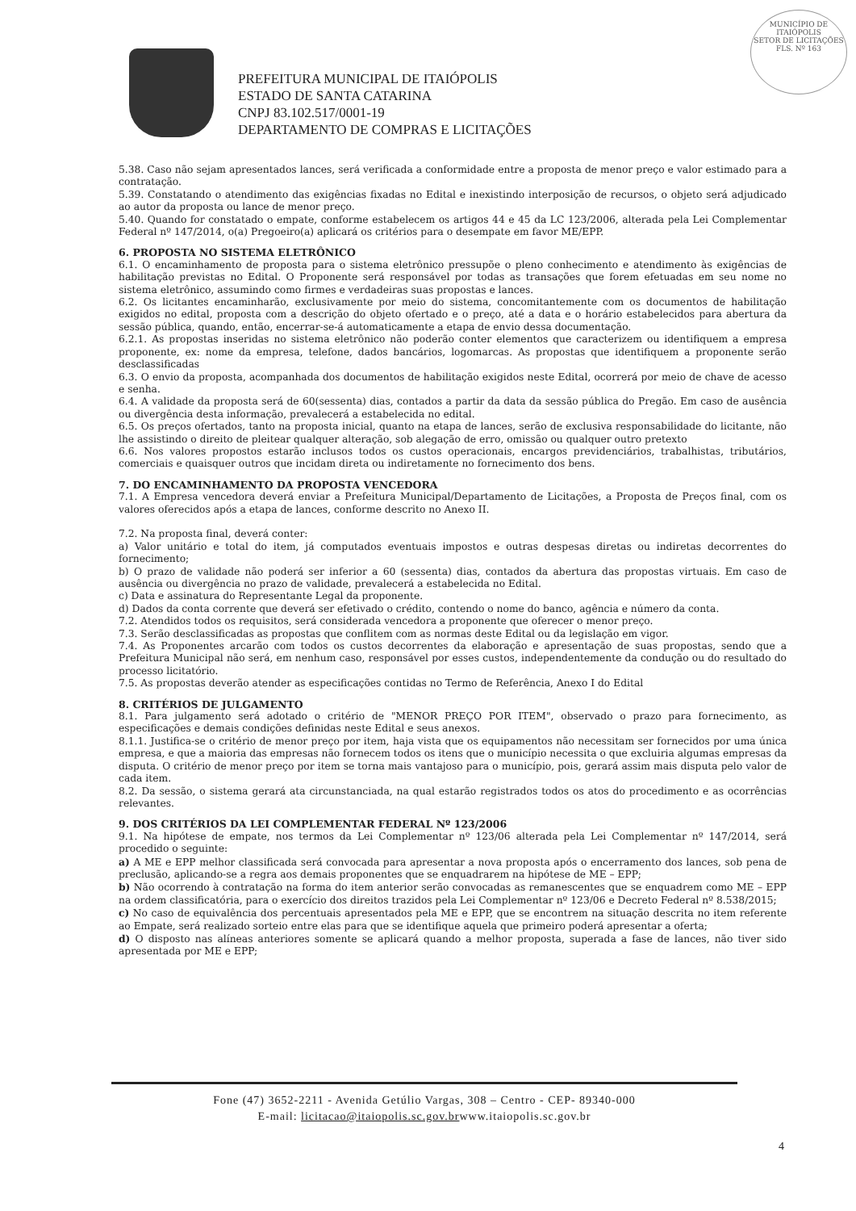MUNICÍPIO DE
ITAIÓPOLIS
SETOR DE LICITAÇÕES
FLS. Nº 163
PREFEITURA MUNICIPAL DE ITAIÓPOLIS
ESTADO DE SANTA CATARINA
CNPJ 83.102.517/0001-19
DEPARTAMENTO DE COMPRAS E LICITAÇÕES
5.38. Caso não sejam apresentados lances, será verificada a conformidade entre a proposta de menor preço e valor estimado para a contratação.
5.39. Constatando o atendimento das exigências fixadas no Edital e inexistindo interposição de recursos, o objeto será adjudicado ao autor da proposta ou lance de menor preço.
5.40. Quando for constatado o empate, conforme estabelecem os artigos 44 e 45 da LC 123/2006, alterada pela Lei Complementar Federal nº 147/2014, o(a) Pregoeiro(a) aplicará os critérios para o desempate em favor ME/EPP.
6. PROPOSTA NO SISTEMA ELETRÔNICO
6.1. O encaminhamento de proposta para o sistema eletrônico pressupõe o pleno conhecimento e atendimento às exigências de habilitação previstas no Edital. O Proponente será responsável por todas as transações que forem efetuadas em seu nome no sistema eletrônico, assumindo como firmes e verdadeiras suas propostas e lances.
6.2. Os licitantes encaminharão, exclusivamente por meio do sistema, concomitantemente com os documentos de habilitação exigidos no edital, proposta com a descrição do objeto ofertado e o preço, até a data e o horário estabelecidos para abertura da sessão pública, quando, então, encerrar-se-á automaticamente a etapa de envio dessa documentação.
6.2.1. As propostas inseridas no sistema eletrônico não poderão conter elementos que caracterizem ou identifiquem a empresa proponente, ex: nome da empresa, telefone, dados bancários, logomarcas. As propostas que identifiquem a proponente serão desclassificadas
6.3. O envio da proposta, acompanhada dos documentos de habilitação exigidos neste Edital, ocorrerá por meio de chave de acesso e senha.
6.4. A validade da proposta será de 60(sessenta) dias, contados a partir da data da sessão pública do Pregão. Em caso de ausência ou divergência desta informação, prevalecerá a estabelecida no edital.
6.5. Os preços ofertados, tanto na proposta inicial, quanto na etapa de lances, serão de exclusiva responsabilidade do licitante, não lhe assistindo o direito de pleitear qualquer alteração, sob alegação de erro, omissão ou qualquer outro pretexto
6.6. Nos valores propostos estarão inclusos todos os custos operacionais, encargos previdenciários, trabalhistas, tributários, comerciais e quaisquer outros que incidam direta ou indiretamente no fornecimento dos bens.
7. DO ENCAMINHAMENTO DA PROPOSTA VENCEDORA
7.1. A Empresa vencedora deverá enviar a Prefeitura Municipal/Departamento de Licitações, a Proposta de Preços final, com os valores oferecidos após a etapa de lances, conforme descrito no Anexo II.
7.2. Na proposta final, deverá conter:
a) Valor unitário e total do item, já computados eventuais impostos e outras despesas diretas ou indiretas decorrentes do fornecimento;
b) O prazo de validade não poderá ser inferior a 60 (sessenta) dias, contados da abertura das propostas virtuais. Em caso de ausência ou divergência no prazo de validade, prevalecerá a estabelecida no Edital.
c) Data e assinatura do Representante Legal da proponente.
d) Dados da conta corrente que deverá ser efetivado o crédito, contendo o nome do banco, agência e número da conta.
7.2. Atendidos todos os requisitos, será considerada vencedora a proponente que oferecer o menor preço.
7.3. Serão desclassificadas as propostas que conflitem com as normas deste Edital ou da legislação em vigor.
7.4. As Proponentes arcarão com todos os custos decorrentes da elaboração e apresentação de suas propostas, sendo que a Prefeitura Municipal não será, em nenhum caso, responsável por esses custos, independentemente da condução ou do resultado do processo licitatório.
7.5. As propostas deverão atender as especificações contidas no Termo de Referência, Anexo I do Edital
8. CRITÉRIOS DE JULGAMENTO
8.1. Para julgamento será adotado o critério de "MENOR PREÇO POR ITEM", observado o prazo para fornecimento, as especificações e demais condições definidas neste Edital e seus anexos.
8.1.1. Justifica-se o critério de menor preço por item, haja vista que os equipamentos não necessitam ser fornecidos por uma única empresa, e que a maioria das empresas não fornecem todos os itens que o município necessita o que excluiria algumas empresas da disputa. O critério de menor preço por item se torna mais vantajoso para o município, pois, gerará assim mais disputa pelo valor de cada item.
8.2. Da sessão, o sistema gerará ata circunstanciada, na qual estarão registrados todos os atos do procedimento e as ocorrências relevantes.
9. DOS CRITÉRIOS DA LEI COMPLEMENTAR FEDERAL Nº 123/2006
9.1. Na hipótese de empate, nos termos da Lei Complementar nº 123/06 alterada pela Lei Complementar nº 147/2014, será procedido o seguinte:
a) A ME e EPP melhor classificada será convocada para apresentar a nova proposta após o encerramento dos lances, sob pena de preclusão, aplicando-se a regra aos demais proponentes que se enquadrarem na hipótese de ME – EPP;
b) Não ocorrendo à contratação na forma do item anterior serão convocadas as remanescentes que se enquadrem como ME – EPP na ordem classificatória, para o exercício dos direitos trazidos pela Lei Complementar nº 123/06 e Decreto Federal nº 8.538/2015;
c) No caso de equivalência dos percentuais apresentados pela ME e EPP, que se encontrem na situação descrita no item referente ao Empate, será realizado sorteio entre elas para que se identifique aquela que primeiro poderá apresentar a oferta;
d) O disposto nas alíneas anteriores somente se aplicará quando a melhor proposta, superada a fase de lances, não tiver sido apresentada por ME e EPP;
Fone (47) 3652-2211 - Avenida Getúlio Vargas, 308 – Centro - CEP- 89340-000
E-mail: licitacao@itaiopolis.sc.gov.brwww.itaiopolis.sc.gov.br
4